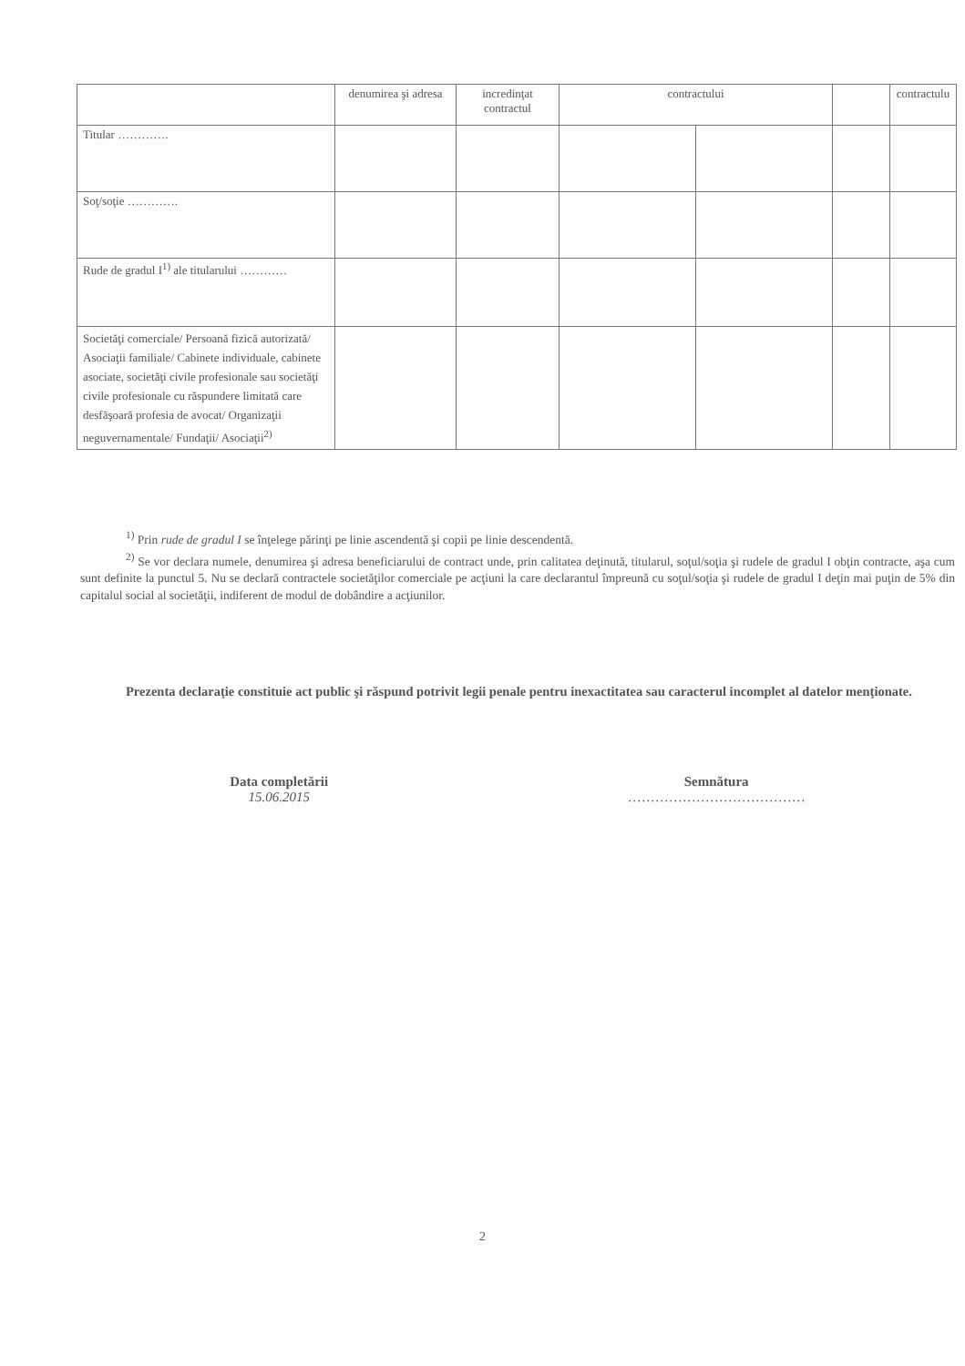| | denumirea şi adresa | incredinţat contractul | contractului | | | contractulu |
| --- | --- | --- | --- | --- | --- | --- |
| Titular …………. | | | | | | |
| Soţ/soţie …………. | | | | | | |
| Rude de gradul I<sup>1)</sup> ale titularului ………… | | | | | | |
| Societăţi comerciale/ Persoană fizică autorizată/ Asociaţii familiale/ Cabinete individuale, cabinete asociate, societăţi civile profesionale sau societăţi civile profesionale cu răspundere limitată care desfăşoară profesia de avocat/ Organizaţii neguvernamentale/ Fundaţii/ Asociaţii<sup>2)</sup> | | | | | | |
<sup>1)</sup> Prin rude de gradul I se înţelege părinţi pe linie ascendentă şi copii pe linie descendentă.
<sup>2)</sup> Se vor declara numele, denumirea şi adresa beneficiarului de contract unde, prin calitatea deţinută, titularul, soţul/soţia şi rudele de gradul I obţin contracte, aşa cum sunt definite la punctul 5. Nu se declară contractele societăţilor comerciale pe acţiuni la care declarantul împreună cu soţul/soţia şi rudele de gradul I deţin mai puţin de 5% din capitalul social al societăţii, indiferent de modul de dobândire a acţiunilor.
Prezenta declaraţie constituie act public şi răspund potrivit legii penale pentru inexactitatea sau caracterul incomplet al datelor menţionate.
Data completării
15.06.2015
Semnătura
…………………………………
2